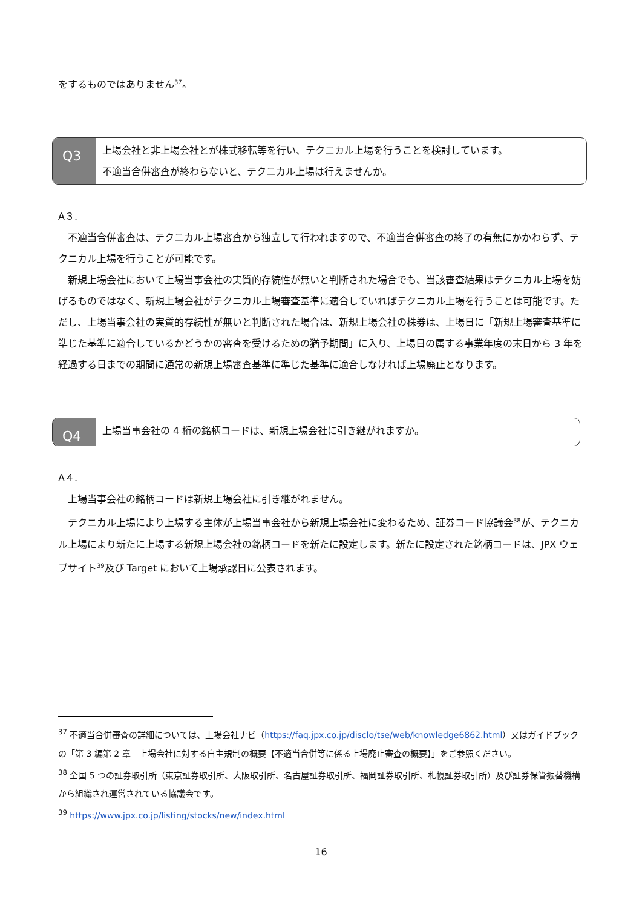をするものではありません<sup>37</sup>。
Q3
上場会社と非上場会社とが株式移転等を行い、テクニカル上場を行うことを検討しています。
不適当合併審査が終わらないと、テクニカル上場は行えませんか。
A３.
不適当合併審査は、テクニカル上場審査から独立して行われますので、不適当合併審査の終了の有無にかかわらず、テクニカル上場を行うことが可能です。
新規上場会社において上場当事会社の実質的存続性が無いと判断された場合でも、当該審査結果はテクニカル上場を妨げるものではなく、新規上場会社がテクニカル上場審査基準に適合していればテクニカル上場を行うことは可能です。ただし、上場当事会社の実質的存続性が無いと判断された場合は、新規上場会社の株券は、上場日に「新規上場審査基準に準じた基準に適合しているかどうかの審査を受けるための猶予期間」に入り、上場日の属する事業年度の末日から 3 年を経過する日までの期間に通常の新規上場審査基準に準じた基準に適合しなければ上場廃止となります。
Q4
上場当事会社の 4 桁の銘柄コードは、新規上場会社に引き継がれますか。
A４.
上場当事会社の銘柄コードは新規上場会社に引き継がれません。
テクニカル上場により上場する主体が上場当事会社から新規上場会社に変わるため、証券コード協議会<sup>38</sup>が、テクニカル上場により新たに上場する新規上場会社の銘柄コードを新たに設定します。新たに設定された銘柄コードは、JPX ウェブサイト<sup>39</sup>及び Target において上場承認日に公表されます。
<sup>37</sup> 不適当合併審査の詳細については、上場会社ナビ（https://faq.jpx.co.jp/disclo/tse/web/knowledge6862.html）又はガイドブックの「第 3 編第 2 章　上場会社に対する自主規制の概要【不適当合併等に係る上場廃止審査の概要】」をご参照ください。
<sup>38</sup> 全国 5 つの証券取引所（東京証券取引所、大阪取引所、名古屋証券取引所、福岡証券取引所、札幌証券取引所）及び証券保管振替機構から組織され運営されている協議会です。
<sup>39</sup> https://www.jpx.co.jp/listing/stocks/new/index.html
16